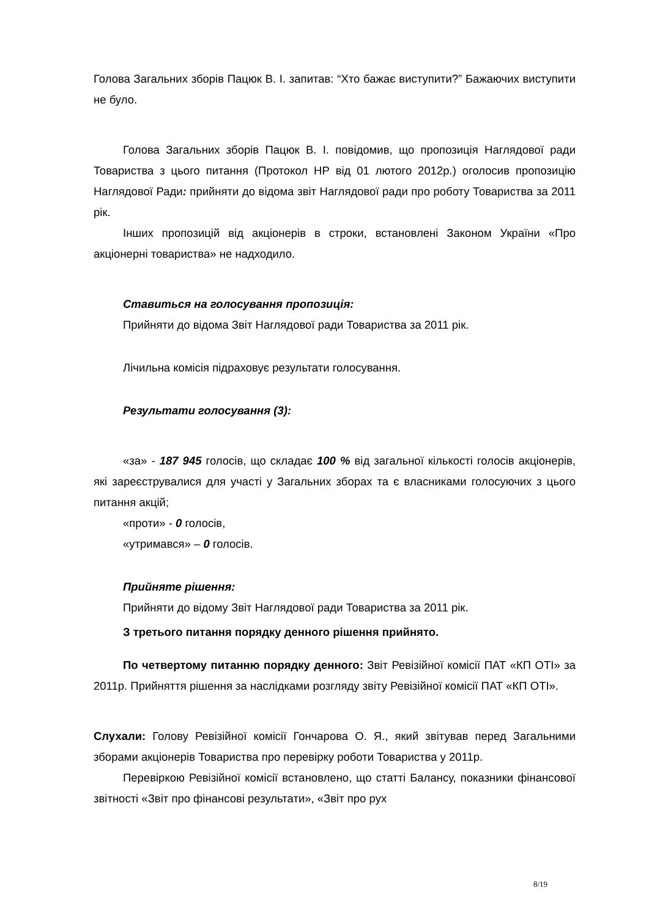Голова Загальних зборів Пацюк В. І. запитав: “Хто бажає виступити?” Бажаючих виступити не було.
Голова Загальних зборів Пацюк В. І. повідомив, що пропозиція Наглядової ради Товариства з цього питання (Протокол НР від 01 лютого 2012р.) оголосив пропозицію Наглядової Ради: прийняти до відома звіт Наглядової ради про роботу Товариства за 2011 рік.
Інших пропозицій від акціонерів в строки, встановлені Законом України «Про акціонерні товариства» не надходило.
Ставиться на голосування пропозиція:
Прийняти до відома Звіт Наглядової ради Товариства за 2011 рік.
Лічильна комісія підраховує результати голосування.
Результати голосування (3):
«за» - 187 945 голосів, що складає 100 % від загальної кількості голосів акціонерів, які зареєструвалися для участі у Загальних зборах та є власниками голосуючих з цього питання акцій;
«проти» - 0 голосів,
«утримався» – 0 голосів.
Прийняте рішення:
Прийняти до відому Звіт Наглядової ради Товариства за 2011 рік.
З третього питання порядку денного рішення прийнято.
По четвертому питанню порядку денного: Звіт Ревізійної комісії ПАТ «КП ОТІ» за 2011р. Прийняття рішення за наслідками розгляду звіту Ревізійної комісії ПАТ «КП ОТІ».
Слухали: Голову Ревізійної комісії Гончарова О. Я., який звітував перед Загальними зборами акціонерів Товариства про перевірку роботи Товариства у 2011р.
Перевіркою Ревізійної комісії встановлено, що статті Балансу, показники фінансової звітності «Звіт про фінансові результати», «Звіт про рух
8/19